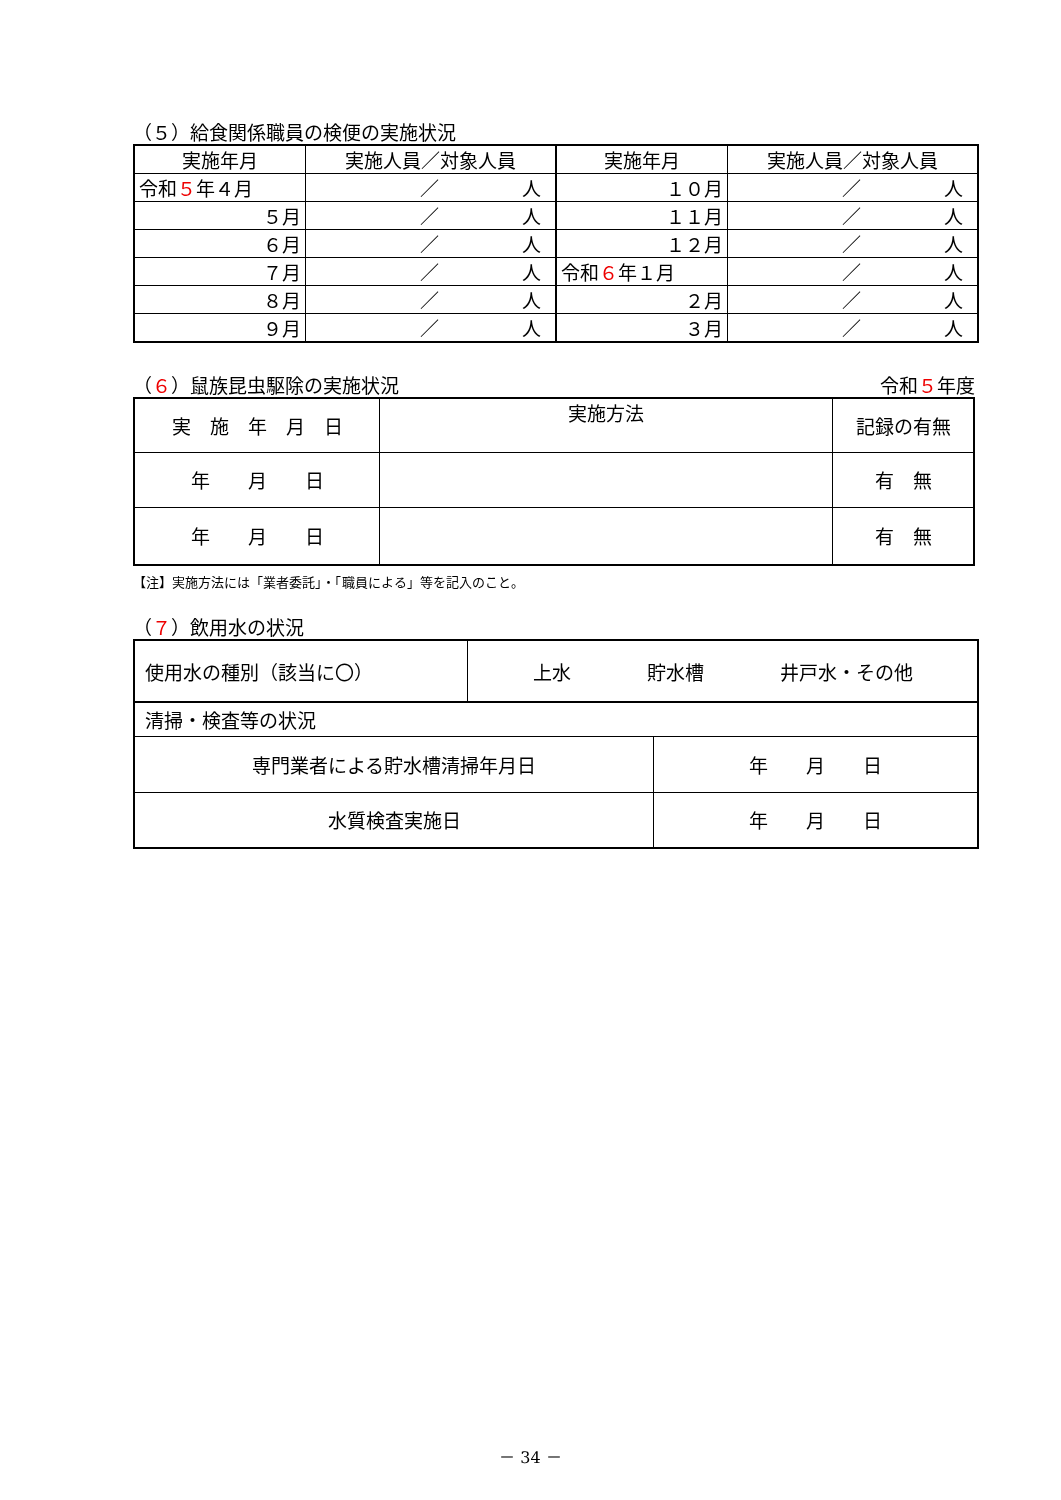（５）給食関係職員の検便の実施状況
| 実施年月 | 実施人員／対象人員 | 実施年月 | 実施人員／対象人員 |
| --- | --- | --- | --- |
| 令和 ５ 年４月 | ／ 人 | １０月 | ／ 人 |
| ５月 | ／ 人 | １１月 | ／ 人 |
| ６月 | ／ 人 | １２月 | ／ 人 |
| ７月 | ／ 人 | 令和 ６ 年１月 | ／ 人 |
| ８月 | ／ 人 | ２月 | ／ 人 |
| ９月 | ／ 人 | ３月 | ／ 人 |
（６）鼠族昆虫駆除の実施状況 令和５年度
| 実 施 年 月 日 | 実施方法 | 記録の有無 |
| 年 月 日 | | 有 無 |
| 年 月 日 | | 有 無 |
【注】実施方法には「業者委託」・「職員による」等を記入のこと。
（７）飲用水の状況
| 使用水の種別（該当に〇） | 上水 貯水槽 井戸水・その他 | |
| 清掃・検査等の状況 | | |
| 専門業者による貯水槽清掃年月日 | | 年 月 日 |
| 水質検査実施日 | | 年 月 日 |
－ 34 －